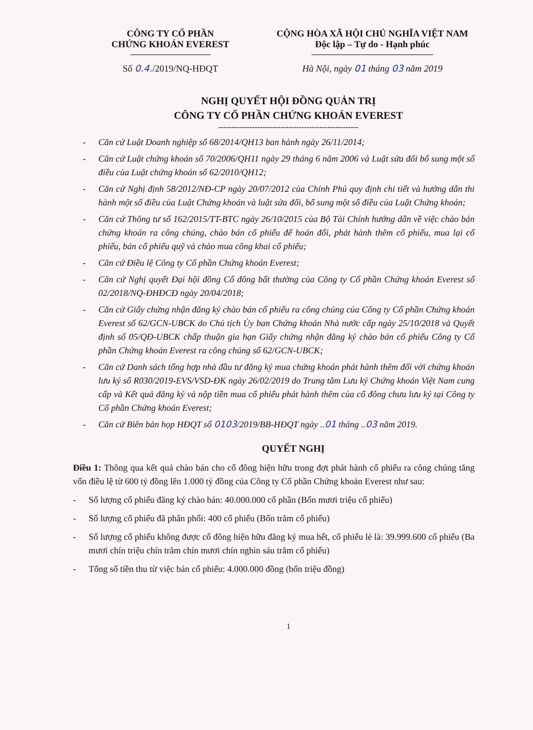CÔNG TY CỔ PHẦN
CHỨNG KHOÁN EVEREST
Số 0.4./2019/NQ-HĐQT
CỘNG HÒA XÃ HỘI CHỦ NGHĨA VIỆT NAM
Độc lập – Tự do - Hạnh phúc
Hà Nội, ngày 01 tháng 03 năm 2019
NGHỊ QUYẾT HỘI ĐỒNG QUẢN TRỊ
CÔNG TY CỔ PHẦN CHỨNG KHOÁN EVEREST
------------------------------------------------------
- Căn cứ Luật Doanh nghiệp số 68/2014/QH13 ban hành ngày 26/11/2014;
- Căn cứ Luật chứng khoán số 70/2006/QH11 ngày 29 tháng 6 năm 2006 và Luật sửa đổi bổ sung một số điều của Luật chứng khoán số 62/2010/QH12;
- Căn cứ Nghị định 58/2012/NĐ-CP ngày 20/07/2012 của Chính Phủ quy định chi tiết và hướng dẫn thi hành một số điều của Luật Chứng khoán và luật sửa đổi, bổ sung một số điều của Luật Chứng khoán;
- Căn cứ Thông tư số 162/2015/TT-BTC ngày 26/10/2015 của Bộ Tài Chính hướng dẫn về việc chào bán chứng khoán ra công chúng, chào bán cổ phiếu để hoán đổi, phát hành thêm cổ phiếu, mua lại cổ phiếu, bán cổ phiếu quỹ và chào mua công khai cổ phiếu;
- Căn cứ Điều lệ Công ty Cổ phần Chứng khoán Everest;
- Căn cứ Nghị quyết Đại hội đồng Cổ đông bất thường của Công ty Cổ phần Chứng khoán Everest số 02/2018/NQ-ĐHĐCĐ ngày 20/04/2018;
- Căn cứ Giấy chứng nhận đăng ký chào bán cổ phiếu ra công chúng của Công ty Cổ phần Chứng khoán Everest số 62/GCN-UBCK do Chủ tịch Ủy ban Chứng khoán Nhà nước cấp ngày 25/10/2018 và Quyết định số 05/QĐ-UBCK chấp thuận gia hạn Giấy chứng nhận đăng ký chào bán cổ phiếu Công ty Cổ phần Chứng khoán Everest ra công chúng số 62/GCN-UBCK;
- Căn cứ Danh sách tổng hợp nhà đầu tư đăng ký mua chứng khoán phát hành thêm đối với chứng khoán lưu ký số R030/2019-EVS/VSD-ĐK ngày 26/02/2019 do Trung tâm Lưu ký Chứng khoán Việt Nam cung cấp và Kết quả đăng ký và nộp tiền mua cổ phiếu phát hành thêm của cổ đông chưa lưu ký tại Công ty Cổ phần Chứng khoán Everest;
- Căn cứ Biên bản họp HĐQT số 0103/2019/BB-HĐQT ngày ..01 tháng ..03 năm 2019.
QUYẾT NGHỊ
Điều 1: Thông qua kết quả chào bán cho cổ đông hiện hữu trong đợt phát hành cổ phiếu ra công chúng tăng vốn điều lệ từ 600 tỷ đồng lên 1.000 tỷ đồng của Công ty Cổ phần Chứng khoán Everest như sau:
- Số lượng cổ phiếu đăng ký chào bán: 40.000.000 cổ phần (Bốn mươi triệu cổ phiếu)
- Số lượng cổ phiếu đã phân phối: 400 cổ phiếu (Bốn trăm cổ phiếu)
- Số lượng cổ phiếu không được cổ đông hiện hữu đăng ký mua hết, cổ phiếu lẻ là: 39.999.600 cổ phiếu (Ba mươi chín triệu chín trăm chín mươi chín nghìn sáu trăm cổ phiếu)
- Tổng số tiền thu từ việc bán cổ phiếu: 4.000.000 đồng (bốn triệu đồng)
1